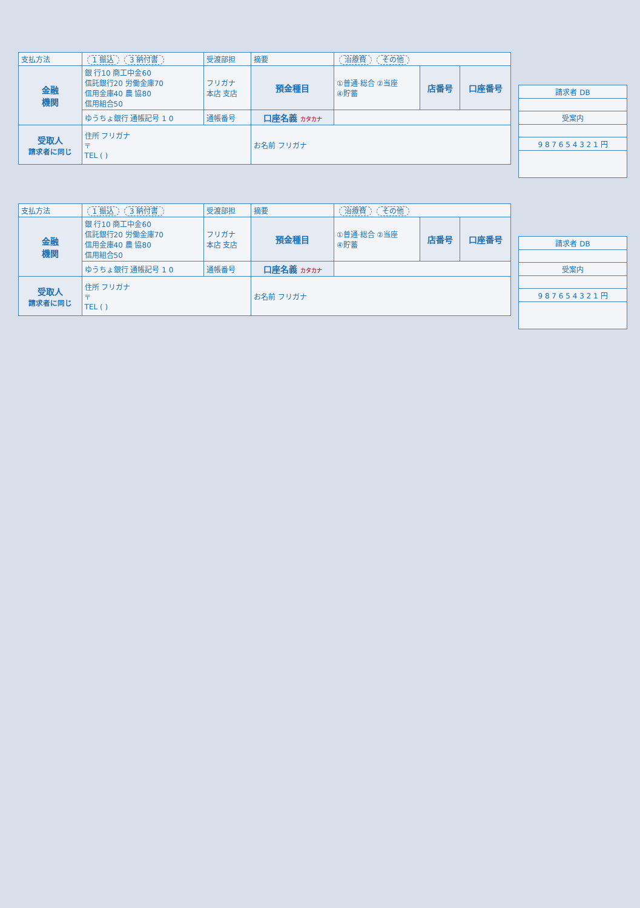| 支払方法 | 1 振込 3 納付書 | | 受渡部担 | 摘要 | 治療費 その他 | | |
| 金融 機関 | 銀 行10 商工中金60 信託銀行20 労働金庫70 信用金庫40 農 協80 信用組合50 | フリガナ 本店 支店 | | 預金種目 | ①普通·総合 ②当座 ④貯蓄 | 店番号 | 口座番号 |
| | ゆうちょ銀行 通帳記号 1 0 | 通帳番号 | | 口座名義 カタカナ | | | |
| 受取人 請求者に同じ | 住所 フリガナ 〒 TEL ( ) | | | お名前 フリガナ | | | |
| 請求者 DB |
| 受案内 |
| 9 8 7 6 5 4 3 2 1 円 |
| 支払方法 | 1 振込 3 納付書 | | 受渡部担 | 摘要 | 治療費 その他 | | |
| 金融 機関 | 銀 行10 商工中金60 信託銀行20 労働金庫70 信用金庫40 農 協80 信用組合50 | フリガナ 本店 支店 | | 預金種目 | ①普通·総合 ②当座 ④貯蓄 | 店番号 | 口座番号 |
| | ゆうちょ銀行 通帳記号 1 0 | 通帳番号 | | 口座名義 カタカナ | | | |
| 受取人 請求者に同じ | 住所 フリガナ 〒 TEL ( ) | | | お名前 フリガナ | | | |
| 請求者 DB |
| 受案内 |
| 9 8 7 6 5 4 3 2 1 円 |